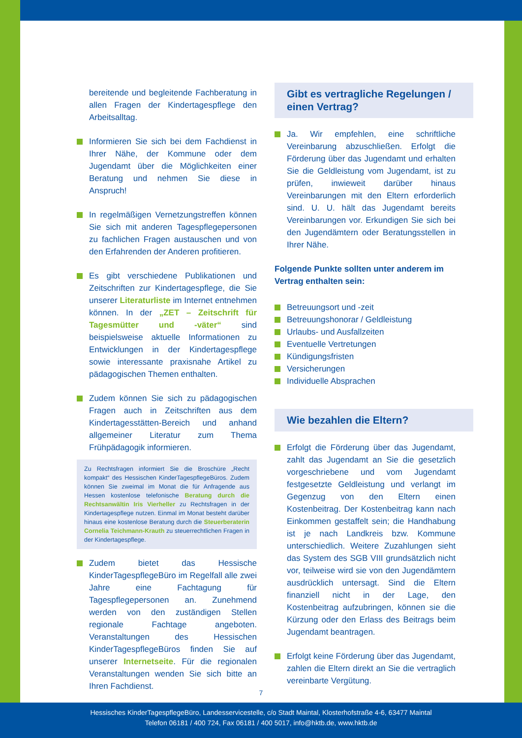bereitende und begleitende Fachberatung in allen Fragen der Kindertagespflege den Arbeitsalltag.
Informieren Sie sich bei dem Fachdienst in Ihrer Nähe, der Kommune oder dem Jugendamt über die Möglichkeiten einer Beratung und nehmen Sie diese in Anspruch!
In regelmäßigen Vernetzungstreffen können Sie sich mit anderen Tagespflegepersonen zu fachlichen Fragen austauschen und von den Erfahrenden der Anderen profitieren.
Es gibt verschiedene Publikationen und Zeitschriften zur Kindertagespflege, die Sie unserer Literaturliste im Internet entnehmen können. In der „ZET – Zeitschrift für Tagesmütter und -väter“ sind beispielsweise aktuelle Informationen zu Entwicklungen in der Kindertagespflege sowie interessante praxisnahe Artikel zu pädagogischen Themen enthalten.
Zudem können Sie sich zu pädagogischen Fragen auch in Zeitschriften aus dem Kindertagesstätten-Bereich und anhand allgemeiner Literatur zum Thema Frühpädagogik informieren.
Zu Rechtsfragen informiert Sie die Broschüre „Recht kompakt“ des Hessischen KinderTagespflegeBüros. Zudem können Sie zweimal im Monat die für Anfragende aus Hessen kostenlose telefonische Beratung durch die Rechtsanwältin Iris Vierheller zu Rechtsfragen in der Kindertagespflege nutzen. Einmal im Monat besteht darüber hinaus eine kostenlose Beratung durch die Steuerberaterin Cornelia Teichmann-Krauth zu steuerrechtlichen Fragen in der Kindertagespflege.
Zudem bietet das Hessische KinderTagespflegeBüro im Regelfall alle zwei Jahre eine Fachtagung für Tagespflegepersonen an. Zunehmend werden von den zuständigen Stellen regionale Fachtage angeboten. Veranstaltungen des Hessischen KinderTagespflegeBüros finden Sie auf unserer Internetseite. Für die regionalen Veranstaltungen wenden Sie sich bitte an Ihren Fachdienst.
Gibt es vertragliche Regelungen / einen Vertrag?
Ja. Wir empfehlen, eine schriftliche Vereinbarung abzuschließen. Erfolgt die Förderung über das Jugendamt und erhalten Sie die Geldleistung vom Jugendamt, ist zu prüfen, inwieweit darüber hinaus Vereinbarungen mit den Eltern erforderlich sind. U. U. hält das Jugendamt bereits Vereinbarungen vor. Erkundigen Sie sich bei den Jugendämtern oder Beratungsstellen in Ihrer Nähe.
Folgende Punkte sollten unter anderem im Vertrag enthalten sein:
Betreuungsort und -zeit
Betreuungshonorar / Geldleistung
Urlaubs- und Ausfallzeiten
Eventuelle Vertretungen
Kündigungsfristen
Versicherungen
Individuelle Absprachen
Wie bezahlen die Eltern?
Erfolgt die Förderung über das Jugendamt, zahlt das Jugendamt an Sie die gesetzlich vorgeschriebene und vom Jugendamt festgesetzte Geldleistung und verlangt im Gegenzug von den Eltern einen Kostenbeitrag. Der Kostenbeitrag kann nach Einkommen gestaffelt sein; die Handhabung ist je nach Landkreis bzw. Kommune unterschiedlich. Weitere Zuzahlungen sieht das System des SGB VIII grundsätzlich nicht vor, teilweise wird sie von den Jugendämtern ausdrücklich untersagt. Sind die Eltern finanziell nicht in der Lage, den Kostenbeitrag aufzubringen, können sie die Kürzung oder den Erlass des Beitrags beim Jugendamt beantragen.
Erfolgt keine Förderung über das Jugendamt, zahlen die Eltern direkt an Sie die vertraglich vereinbarte Vergütung.
7
Hessisches KinderTagespflegeBüro, Landesservicestelle, c/o Stadt Maintal, Klosterhofstraße 4-6, 63477 Maintal
Telefon 06181 / 400 724, Fax 06181 / 400 5017, info@hktb.de, www.hktb.de